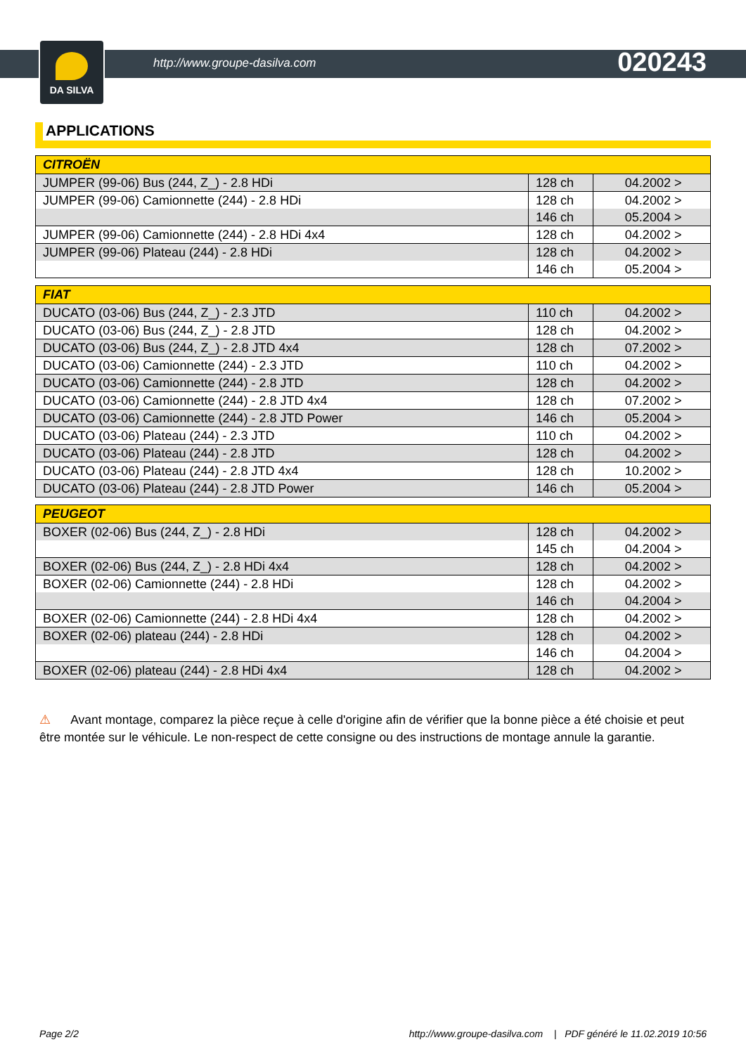DA SILVA
http://www.groupe-dasilva.com 020243
APPLICATIONS
| CITROËN | | |
| --- | --- | --- |
| JUMPER (99-06) Bus (244, Z_) - 2.8 HDi | 128 ch | 04.2002 > |
| JUMPER (99-06) Camionnette (244) - 2.8 HDi | 128 ch | 04.2002 > |
| | 146 ch | 05.2004 > |
| JUMPER (99-06) Camionnette (244) - 2.8 HDi 4x4 | 128 ch | 04.2002 > |
| JUMPER (99-06) Plateau (244) - 2.8 HDi | 128 ch | 04.2002 > |
| | 146 ch | 05.2004 > |
| FIAT | | |
| --- | --- | --- |
| DUCATO (03-06) Bus (244, Z_) - 2.3 JTD | 110 ch | 04.2002 > |
| DUCATO (03-06) Bus (244, Z_) - 2.8 JTD | 128 ch | 04.2002 > |
| DUCATO (03-06) Bus (244, Z_) - 2.8 JTD 4x4 | 128 ch | 07.2002 > |
| DUCATO (03-06) Camionnette (244) - 2.3 JTD | 110 ch | 04.2002 > |
| DUCATO (03-06) Camionnette (244) - 2.8 JTD | 128 ch | 04.2002 > |
| DUCATO (03-06) Camionnette (244) - 2.8 JTD 4x4 | 128 ch | 07.2002 > |
| DUCATO (03-06) Camionnette (244) - 2.8 JTD Power | 146 ch | 05.2004 > |
| DUCATO (03-06) Plateau (244) - 2.3 JTD | 110 ch | 04.2002 > |
| DUCATO (03-06) Plateau (244) - 2.8 JTD | 128 ch | 04.2002 > |
| DUCATO (03-06) Plateau (244) - 2.8 JTD 4x4 | 128 ch | 10.2002 > |
| DUCATO (03-06) Plateau (244) - 2.8 JTD Power | 146 ch | 05.2004 > |
| PEUGEOT | | |
| --- | --- | --- |
| BOXER (02-06) Bus (244, Z_) - 2.8 HDi | 128 ch | 04.2002 > |
| | 145 ch | 04.2004 > |
| BOXER (02-06) Bus (244, Z_) - 2.8 HDi 4x4 | 128 ch | 04.2002 > |
| BOXER (02-06) Camionnette (244) - 2.8 HDi | 128 ch | 04.2002 > |
| | 146 ch | 04.2004 > |
| BOXER (02-06) Camionnette (244) - 2.8 HDi 4x4 | 128 ch | 04.2002 > |
| BOXER (02-06) plateau (244) - 2.8 HDi | 128 ch | 04.2002 > |
| | 146 ch | 04.2004 > |
| BOXER (02-06) plateau (244) - 2.8 HDi 4x4 | 128 ch | 04.2002 > |
⚠ Avant montage, comparez la pièce reçue à celle d'origine afin de vérifier que la bonne pièce a été choisie et peut être montée sur le véhicule. Le non-respect de cette consigne ou des instructions de montage annule la garantie.
Page 2/2 http://www.groupe-dasilva.com | PDF généré le 11.02.2019 10:56